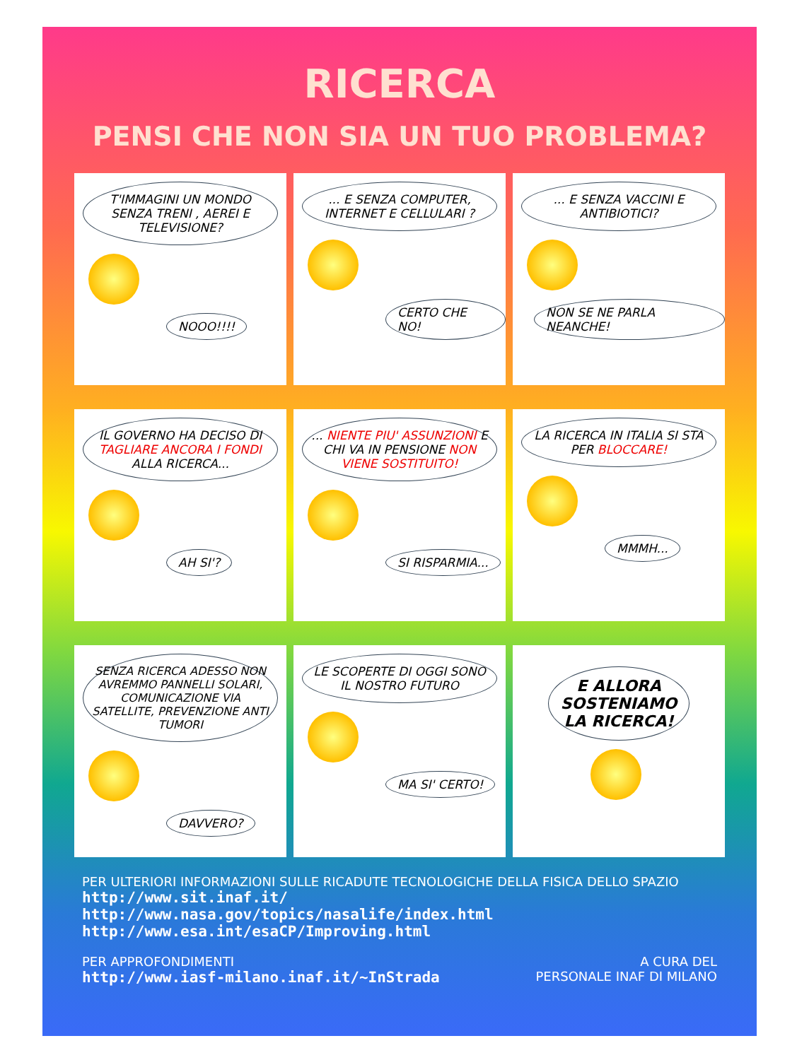RICERCA
PENSI CHE NON SIA UN TUO PROBLEMA?
T'IMMAGINI UN MONDO SENZA TRENI , AEREI E TELEVISIONE?
NOOO!!!!
... E SENZA COMPUTER, INTERNET E CELLULARI ?
CERTO CHE NO!
... E SENZA VACCINI E ANTIBIOTICI?
NON SE NE PARLA NEANCHE!
IL GOVERNO HA DECISO DI TAGLIARE ANCORA I FONDI ALLA RICERCA...
AH SI'?
... NIENTE PIU' ASSUNZIONI E CHI VA IN PENSIONE NON VIENE SOSTITUITO!
SI RISPARMIA...
LA RICERCA IN ITALIA SI STA PER BLOCCARE!
MMMH...
SENZA RICERCA ADESSO NON AVREMMO PANNELLI SOLARI, COMUNICAZIONE VIA SATELLITE, PREVENZIONE ANTI TUMORI
DAVVERO?
LE SCOPERTE DI OGGI SONO IL NOSTRO FUTURO
MA SI' CERTO!
E ALLORA SOSTENIAMO LA RICERCA!
PER ULTERIORI INFORMAZIONI SULLE RICADUTE TECNOLOGICHE DELLA FISICA DELLO SPAZIO
http://www.sit.inaf.it/
http://www.nasa.gov/topics/nasalife/index.html
http://www.esa.int/esaCP/Improving.html
PER APPROFONDIMENTI
http://www.iasf-milano.inaf.it/~InStrada
A CURA DEL
PERSONALE INAF DI MILANO